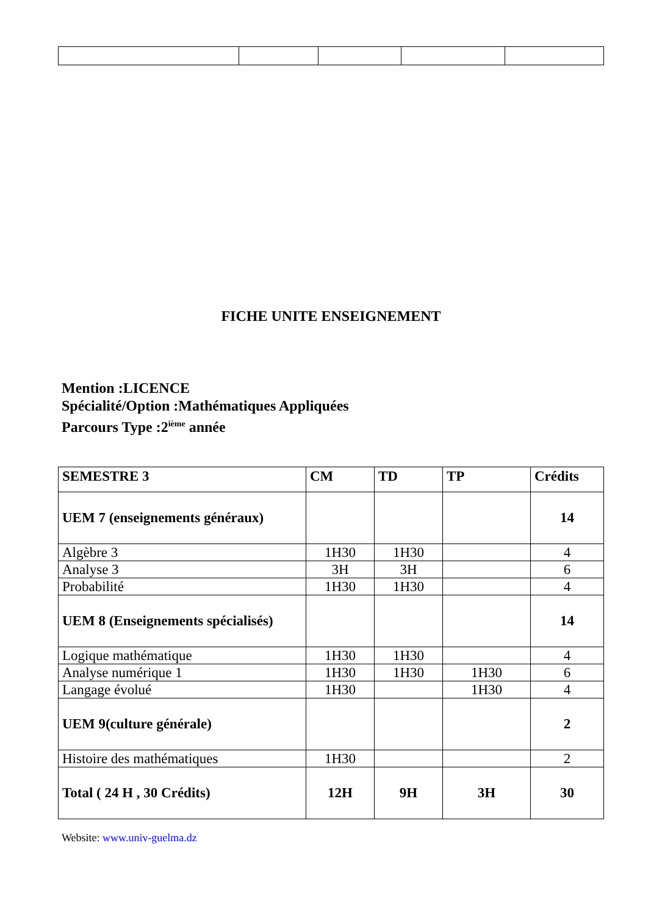FICHE UNITE ENSEIGNEMENT
Mention :LICENCE
Spécialité/Option :Mathématiques Appliquées
Parcours Type :2<sup>ième</sup> année
| SEMESTRE 3 | CM | TD | TP | Crédits |
| --- | --- | --- | --- | --- |
| UEM 7 (enseignements généraux) | | | | 14 |
| Algèbre 3 | 1H30 | 1H30 | | 4 |
| Analyse 3 | 3H | 3H | | 6 |
| Probabilité | 1H30 | 1H30 | | 4 |
| UEM 8 (Enseignements spécialisés) | | | | 14 |
| Logique mathématique | 1H30 | 1H30 | | 4 |
| Analyse numérique 1 | 1H30 | 1H30 | 1H30 | 6 |
| Langage évolué | 1H30 | | 1H30 | 4 |
| UEM 9(culture générale) | | | | 2 |
| Histoire des mathématiques | 1H30 | | | 2 |
| Total ( 24 H , 30 Crédits) | 12H | 9H | 3H | 30 |
Website: www.univ-guelma.dz